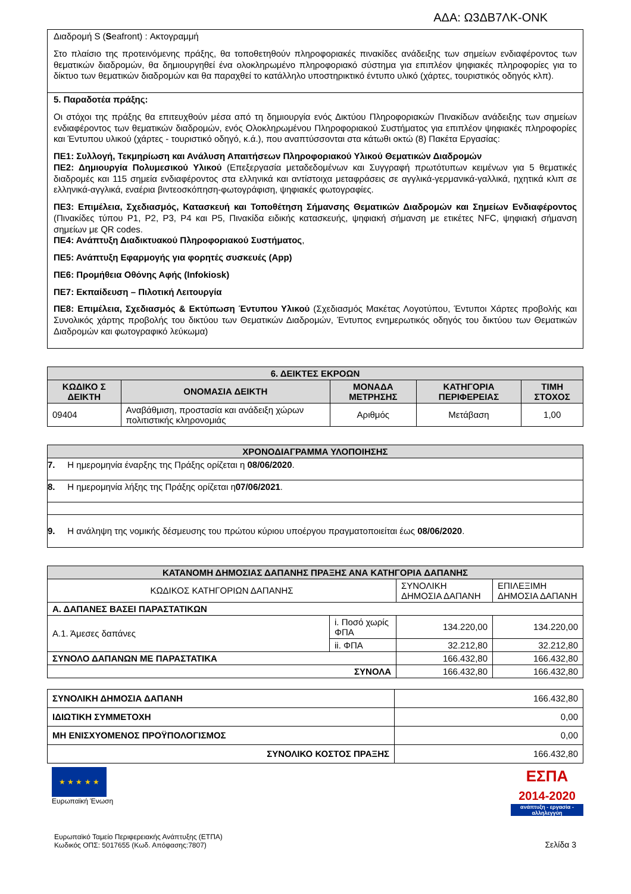ΑΔΑ: Ω3ΔΒ7ΛΚ-ΟΝΚ
Διαδρομή S (Seafront) : Ακτογραμμή
Στο πλαίσιο της προτεινόμενης πράξης, θα τοποθετηθούν πληροφοριακές πινακίδες ανάδειξης των σημείων ενδιαφέροντος των θεματικών διαδρομών, θα δημιουργηθεί ένα ολοκληρωμένο πληροφοριακό σύστημα για επιπλέον ψηφιακές πληροφορίες για το δίκτυο των θεματικών διαδρομών και θα παραχθεί το κατάλληλο υποστηρικτικό έντυπο υλικό (χάρτες, τουριστικός οδηγός κλπ).
5. Παραδοτέα πράξης:
Οι στόχοι της πράξης θα επιτευχθούν μέσα από τη δημιουργία ενός Δικτύου Πληροφοριακών Πινακίδων ανάδειξης των σημείων ενδιαφέροντος των θεματικών διαδρομών, ενός Ολοκληρωμένου Πληροφοριακού Συστήματος για επιπλέον ψηφιακές πληροφορίες και Έντυπου υλικού (χάρτες - τουριστικό οδηγό, κ.ά.), που αναπτύσσονται στα κάτωθι οκτώ (8) Πακέτα Εργασίας:
ΠΕ1: Συλλογή, Τεκμηρίωση και Ανάλυση Απαιτήσεων Πληροφοριακού Υλικού Θεματικών Διαδρομών
ΠΕ2: Δημιουργία Πολυμεσικού Υλικού (Επεξεργασία μεταδεδομένων και Συγγραφή πρωτότυπων κειμένων για 5 θεματικές διαδρομές και 115 σημεία ενδιαφέροντος στα ελληνικά και αντίστοιχα μεταφράσεις σε αγγλικά-γερμανικά-γαλλικά, ηχητικά κλιπ σε ελληνικά-αγγλικά, εναέρια βιντεοσκόπηση-φωτογράφιση, ψηφιακές φωτογραφίες.
ΠΕ3: Επιμέλεια, Σχεδιασμός, Κατασκευή και Τοποθέτηση Σήμανσης Θεματικών Διαδρομών και Σημείων Ενδιαφέροντος (Πινακίδες τύπου P1, P2, P3, P4 και P5, Πινακίδα ειδικής κατασκευής, ψηφιακή σήμανση με ετικέτες NFC, ψηφιακή σήμανση σημείων με QR codes.
ΠΕ4: Ανάπτυξη Διαδικτυακού Πληροφοριακού Συστήματος,
ΠΕ5: Ανάπτυξη Εφαρμογής για φορητές συσκευές (App)
ΠΕ6: Προμήθεια Οθόνης Αφής (Infokiosk)
ΠΕ7: Εκπαίδευση – Πιλοτική Λειτουργία
ΠΕ8: Επιμέλεια, Σχεδιασμός & Εκτύπωση Έντυπου Υλικού (Σχεδιασμός Μακέτας Λογοτύπου, Έντυποι Χάρτες προβολής και Συνολικός χάρτης προβολής του δικτύου των Θεματικών Διαδρομών, Έντυπος ενημερωτικός οδηγός του δικτύου των Θεματικών Διαδρομών και φωτογραφικό λεύκωμα)
| 6. ΔΕΙΚΤΕΣ ΕΚΡΟΩΝ | | | | |
| --- | --- | --- | --- | --- |
| ΚΩΔΙΚΟ Σ ΔΕΙΚΤΗ | ΟΝΟΜΑΣΙΑ ΔΕΙΚΤΗ | ΜΟΝΑΔΑ ΜΕΤΡΗΣΗΣ | ΚΑΤΗΓΟΡΙΑ ΠΕΡΙΦΕΡΕΙΑΣ | ΤΙΜΗ ΣΤΟΧΟΣ |
| 09404 | Αναβάθμιση, προστασία και ανάδειξη χώρων πολιτιστικής κληρονομιάς | Αριθμός | Μετάβαση | 1,00 |
| ΧΡΟΝΟΔΙΑΓΡΑΜΜΑ ΥΛΟΠΟΙΗΣΗΣ |
| --- |
| 7. Η ημερομηνία έναρξης της Πράξης ορίζεται η 08/06/2020 . |
| 8. Η ημερομηνία λήξης της Πράξης ορίζεται η 07/06/2021 . |
| 9. Η ανάληψη της νομικής δέσμευσης του πρώτου κύριου υποέργου πραγματοποιείται έως 08/06/2020 . |
| ΚΑΤΑΝΟΜΗ ΔΗΜΟΣΙΑΣ ΔΑΠΑΝΗΣ ΠΡΑΞΗΣ ΑΝΑ ΚΑΤΗΓΟΡΙΑ ΔΑΠΑΝΗΣ | | | |
| --- | --- | --- | --- |
| ΚΩΔΙΚΟΣ ΚΑΤΗΓΟΡΙΩΝ ΔΑΠΑΝΗΣ | | ΣΥΝΟΛΙΚΗ ΔΗΜΟΣΙΑ ΔΑΠΑΝΗ | ΕΠΙΛΕΞΙΜΗ ΔΗΜΟΣΙΑ ΔΑΠΑΝΗ |
| Α. ΔΑΠΑΝΕΣ ΒΑΣΕΙ ΠΑΡΑΣΤΑΤΙΚΩΝ | | | |
| Α.1. Άμεσες δαπάνες | i. Ποσό χωρίς ΦΠΑ | 134.220,00 | 134.220,00 |
| | ii. ΦΠΑ | 32.212,80 | 32.212,80 |
| ΣΥΝΟΛΟ ΔΑΠΑΝΩΝ ΜΕ ΠΑΡΑΣΤΑΤΙΚΑ | | 166.432,80 | 166.432,80 |
| ΣΥΝΟΛΑ | | 166.432,80 | 166.432,80 |
| ΣΥΝΟΛΙΚΗ ΔΗΜΟΣΙΑ ΔΑΠΑΝΗ | 166.432,80 |
| ΙΔΙΩΤΙΚΗ ΣΥΜΜΕΤΟΧΗ | 0,00 |
| ΜΗ ΕΝΙΣΧΥΟΜΕΝΟΣ ΠΡΟΫΠΟΛΟΓΙΣΜΟΣ | 0,00 |
| ΣΥΝΟΛΙΚΟ ΚΟΣΤΟΣ ΠΡΑΞΗΣ | 166.432,80 |
★ ★ ★ ★ ★
Ευρωπαϊκή Ένωση
ΕΣΠΑ
2014-2020
ανάπτυξη - εργασία - αλληλεγγύη
Ευρωπαϊκό Ταμείο Περιφερειακής Ανάπτυξης (ΕΤΠΑ)
Κωδικός ΟΠΣ: 5017655 (Κωδ. Απόφασης:7807)
Σελίδα 3